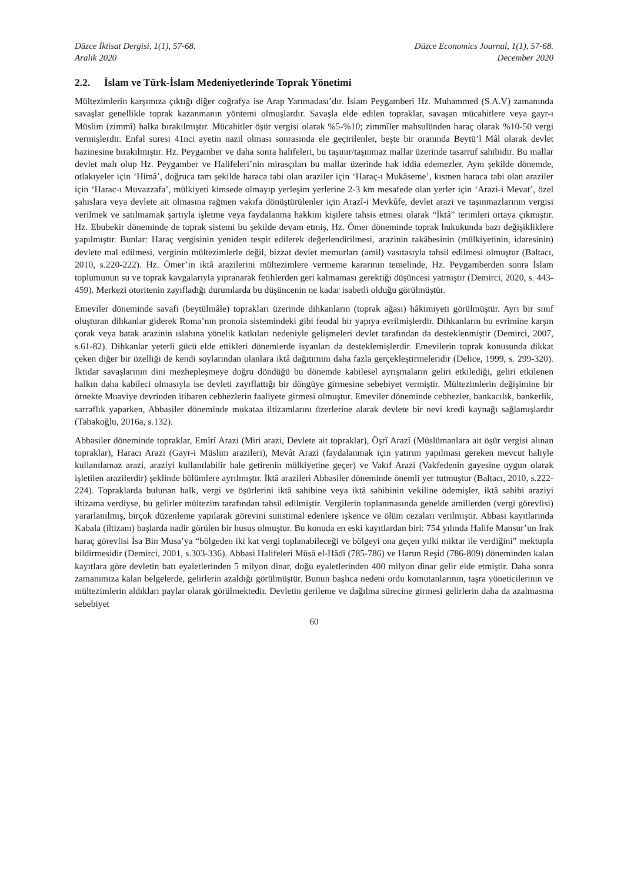Düzce İktisat Dergisi, 1(1), 57-68.
Aralık 2020
Düzce Economics Journal, 1(1), 57-68.
December 2020
2.2. İslam ve Türk-İslam Medeniyetlerinde Toprak Yönetimi
Mültezimlerin karşımıza çıktığı diğer coğrafya ise Arap Yarımadası’dır. İslam Peygamberi Hz. Muhammed (S.A.V) zamanında savaşlar genellikle toprak kazanmanın yöntemi olmuşlardır. Savaşla elde edilen topraklar, savaşan mücahitlere veya gayr-ı Müslim (zimmî) halka bırakılmıştır. Mücahitler öşür vergisi olarak %5-%10; zimmîler mahsulünden haraç olarak %10-50 vergi vermişlerdir. Enfal suresi 41nci ayetin nazil olması sonrasında ele geçirilenler, beşte bir oranında Beytü’l Mâl olarak devlet hazinesine bırakılmıştır. Hz. Peygamber ve daha sonra halifeleri, bu taşınır/taşınmaz mallar üzerinde tasarruf sahibidir. Bu mallar devlet malı olup Hz. Peygamber ve Halifeleri’nin mirasçıları bu mallar üzerinde hak iddia edemezler. Aynı şekilde dönemde, otlakıyeler için ‘Himâ’, doğruca tam şekilde haraca tabi olan araziler için ‘Haraç-ı Mukâseme’, kısmen haraca tabi olan araziler için ‘Harac-ı Muvazzafa’, mülkiyeti kimsede olmayıp yerleşim yerlerine 2-3 km mesafede olan yerler için ‘Arazi-i Mevat’, özel şahıslara veya devlete ait olmasına rağmen vakıfa dönüştürülenler için Arazî-i Mevkûfe, devlet arazi ve taşınmazlarının vergisi verilmek ve satılmamak şartıyla işletme veya faydalanma hakkını kişilere tahsis etmesi olarak “İktâ” terimleri ortaya çıkmıştır. Hz. Ebubekir döneminde de toprak sistemi bu şekilde devam etmiş, Hz. Ömer döneminde toprak hukukunda bazı değişikliklere yapılmıştır. Bunlar: Haraç vergisinin yeniden tespit edilerek değerlendirilmesi, arazinin rakâbesinin (mülkiyetinin, idaresinin) devlete mal edilmesi, verginin mültezimlerle değil, bizzat devlet memurları (amil) vasıtasıyla tahsil edilmesi olmuştur (Baltacı, 2010, s.220-222). Hz. Ömer’in iktâ arazilerini mültezimlere vermeme kararının temelinde, Hz. Peygamberden sonra İslam toplumunun su ve toprak kavgalarıyla yıpranarak fetihlerden geri kalmaması gerektiği düşüncesi yatmıştır (Demirci, 2020, s. 443-459). Merkezi otoritenin zayıfladığı durumlarda bu düşüncenin ne kadar isabetli olduğu görülmüştür.
Emeviler döneminde savafi (beytülmâle) toprakları üzerinde dihkanların (toprak ağası) hâkimiyeti görülmüştür. Ayrı bir sınıf oluşturan dihkanlar giderek Roma’nın pronoia sistemindeki gibi feodal bir yapıya evrilmişlerdir. Dihkanların bu evrimine karşın çorak veya batak arazinin ıslahına yönelik katkıları nedeniyle gelişmeleri devlet tarafından da desteklenmiştir (Demirci, 2007, s.61-82). Dihkanlar yeterli gücü elde ettikleri dönemlerde isyanları da desteklemişlerdir. Emevilerin toprak konusunda dikkat çeken diğer bir özelliği de kendi soylarından olanlara iktâ dağıtımını daha fazla gerçekleştirmeleridir (Delice, 1999, s. 299-320). İktidar savaşlarının dini mezhepleşmeye doğru döndüğü bu dönemde kabilesel ayrışmaların geliri etkilediği, geliri etkilenen halkın daha kabileci olmasıyla ise devleti zayıflattığı bir döngüye girmesine sebebiyet vermiştir. Mültezimlerin değişimine bir örnekte Muaviye devrinden itibaren cebhezlerin faaliyete girmesi olmuştur. Emeviler döneminde cebhezler, bankacılık, bankerlik, sarraflık yaparken, Abbasiler döneminde mukataa iltizamlarını üzerlerine alarak devlete bir nevi kredi kaynağı sağlamışlardır (Tabakoğlu, 2016a, s.132).
Abbasiler döneminde topraklar, Emîrî Arazi (Miri arazi, Devlete ait topraklar), Öşrî Arazî (Müslümanlara ait öşür vergisi alınan topraklar), Haracı Arazi (Gayr-i Müslim arazileri), Mevât Arazi (faydalanmak için yatırım yapılması gereken mevcut haliyle kullanılamaz arazi, araziyi kullanılabilir hale getirenin mülkiyetine geçer) ve Vakıf Arazi (Vakfedenin gayesine uygun olarak işletilen arazilerdir) şeklinde bölümlere ayrılmıştır. İktâ arazileri Abbasiler döneminde önemli yer tutmuştur (Baltacı, 2010, s.222-224). Topraklarda bulunan halk, vergi ve öşürlerini iktâ sahibine veya iktâ sahibinin vekiline ödemişler, iktâ sahibi araziyi iltizama verdiyse, bu gelirler mültezim tarafından tahsil edilmiştir. Vergilerin toplanmasında genelde amillerden (vergi görevlisi) yararlanılmış, birçok düzenleme yapılarak görevini suiistimal edenlere işkence ve ölüm cezaları verilmiştir. Abbasi kayıtlarında Kabala (iltizam) başlarda nadir görülen bir husus olmuştur. Bu konuda en eski kayıtlardan biri: 754 yılında Halife Mansur’un Irak haraç görevlisi İsa Bin Musa’ya “bölgeden iki kat vergi toplanabileceği ve bölgeyi ona geçen yılki miktar ile verdiğini” mektupla bildirmesidir (Demirci, 2001, s.303-336). Abbasi Halifeleri Mûsâ el-Hâdî (785-786) ve Harun Reşid (786-809) döneminden kalan kayıtlara göre devletin batı eyaletlerinden 5 milyon dinar, doğu eyaletlerinden 400 milyon dinar gelir elde etmiştir. Daha sonra zamanımıza kalan belgelerde, gelirlerin azaldığı görülmüştür. Bunun başlıca nedeni ordu komutanlarının, taşra yöneticilerinin ve mültezimlerin aldıkları paylar olarak görülmektedir. Devletin gerileme ve dağılma sürecine girmesi gelirlerin daha da azalmasına sebebiyet
60